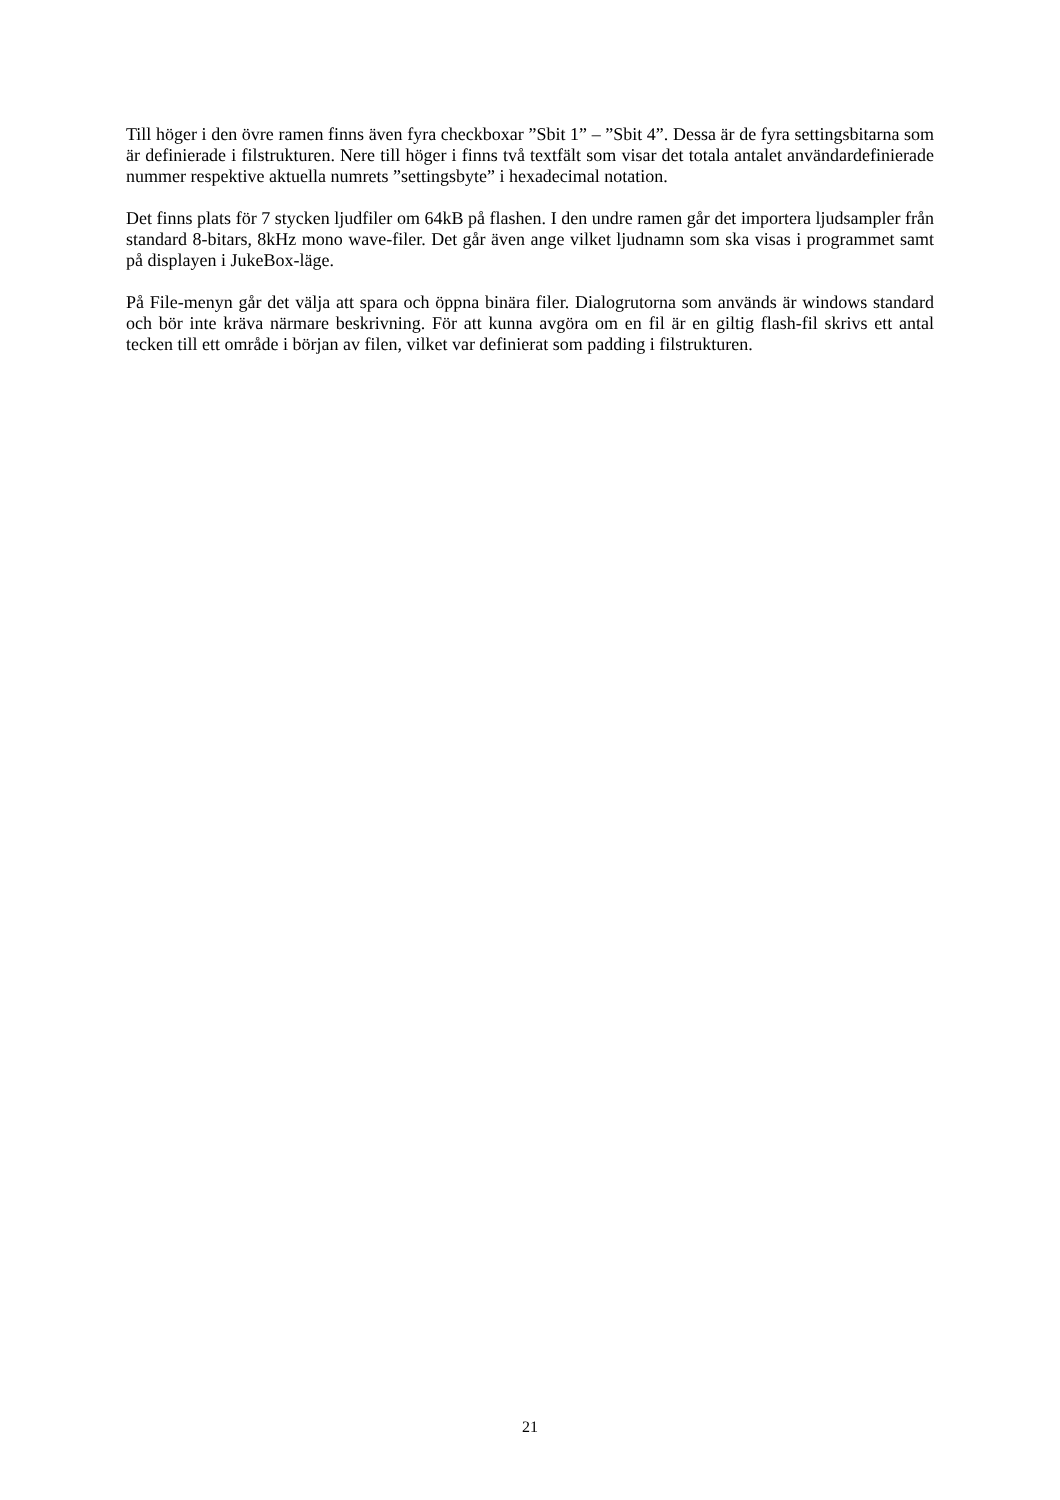Till höger i den övre ramen finns även fyra checkboxar ”Sbit 1” – ”Sbit 4”. Dessa är de fyra settingsbitarna som är definierade i filstrukturen. Nere till höger i finns två textfält som visar det totala antalet användardefinierade nummer respektive aktuella numrets ”settingsbyte” i hexadecimal notation.
Det finns plats för 7 stycken ljudfiler om 64kB på flashen. I den undre ramen går det importera ljudsampler från standard 8-bitars, 8kHz mono wave-filer. Det går även ange vilket ljudnamn som ska visas i programmet samt på displayen i JukeBox-läge.
På File-menyn går det välja att spara och öppna binära filer. Dialogrutorna som används är windows standard och bör inte kräva närmare beskrivning. För att kunna avgöra om en fil är en giltig flash-fil skrivs ett antal tecken till ett område i början av filen, vilket var definierat som padding i filstrukturen.
21